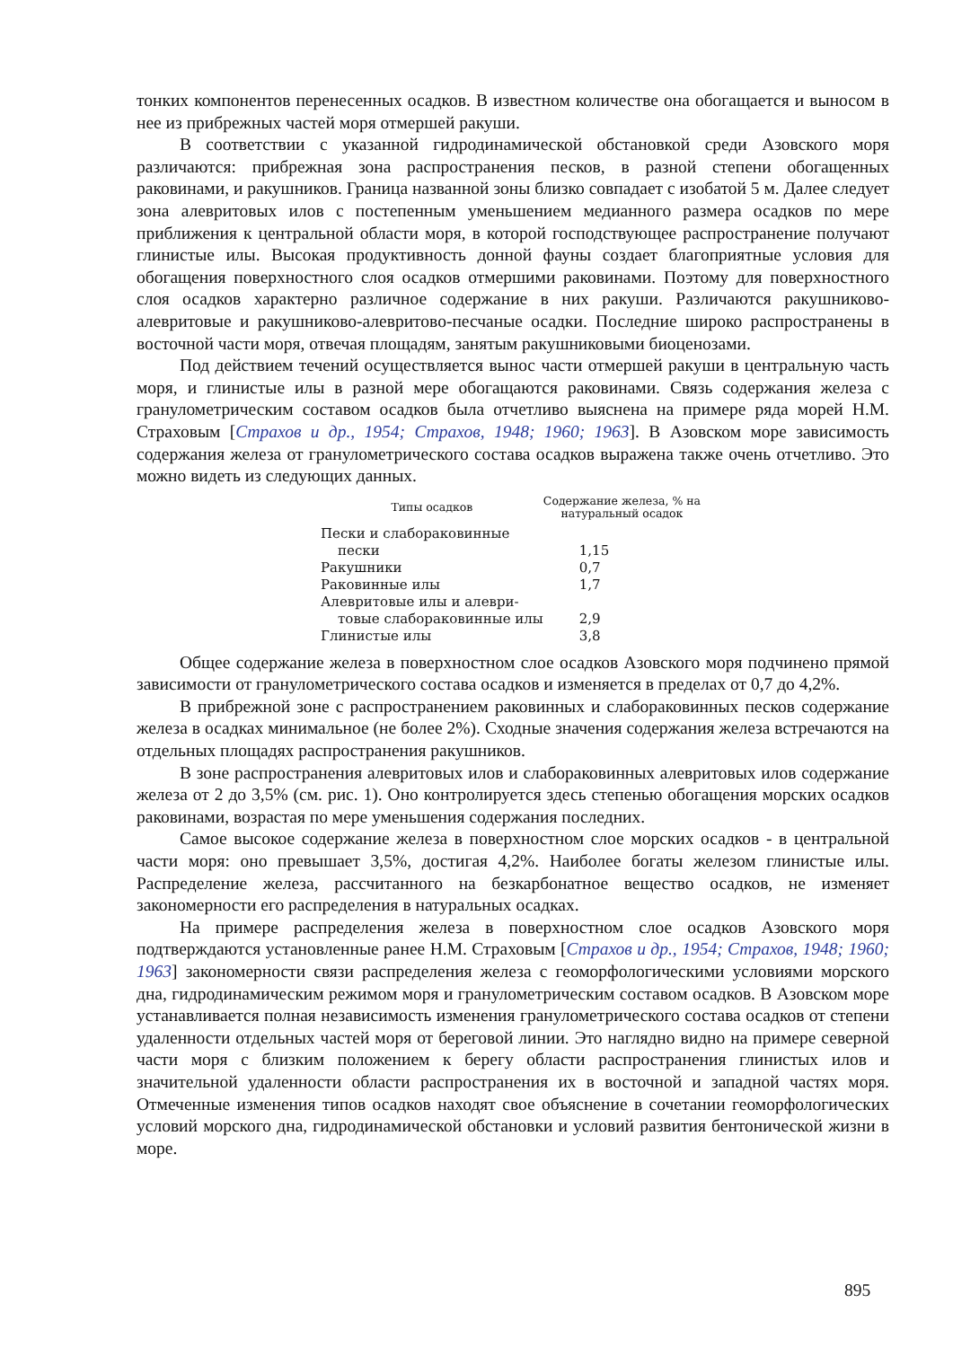тонких компонентов перенесенных осадков. В известном количестве она обогащается и выносом в нее из прибрежных частей моря отмершей ракуши.
В соответствии с указанной гидродинамической обстановкой среди Азовского моря различаются: прибрежная зона распространения песков, в разной степени обогащенных раковинами, и ракушников. Граница названной зоны близко совпадает с изобатой 5 м. Далее следует зона алевритовых илов с постепенным уменьшением медианного размера осадков по мере приближения к центральной области моря, в которой господствующее распространение получают глинистые илы. Высокая продуктивность донной фауны создает благоприятные условия для обогащения поверхностного слоя осадков отмершими раковинами. Поэтому для поверхностного слоя осадков характерно различное содержание в них ракуши. Различаются ракушниково-алевритовые и ракушниково-алевритово-песчаные осадки. Последние широко распространены в восточной части моря, отвечая площадям, занятым ракушниковыми биоценозами.
Под действием течений осуществляется вынос части отмершей ракуши в центральную часть моря, и глинистые илы в разной мере обогащаются раковинами. Связь содержания железа с гранулометрическим составом осадков была отчетливо выяснена на примере ряда морей Н.М. Страховым [Страхов и др., 1954; Страхов, 1948; 1960; 1963]. В Азовском море зависимость содержания железа от гранулометрического состава осадков выражена также очень отчетливо. Это можно видеть из следующих данных.
| Типы осадков | Содержание железа, % на натуральный осадок |
| --- | --- |
| Пески и слабораковинные пески | 1,15 |
| Ракушники | 0,7 |
| Раковинные илы | 1,7 |
| Алевритовые илы и алеври- товые слабораковинные илы | 2,9 |
| Глинистые илы | 3,8 |
Общее содержание железа в поверхностном слое осадков Азовского моря подчинено прямой зависимости от гранулометрического состава осадков и изменяется в пределах от 0,7 до 4,2%.
В прибрежной зоне с распространением раковинных и слабораковинных песков содержание железа в осадках минимальное (не более 2%). Сходные значения содержания железа встречаются на отдельных площадях распространения ракушников.
В зоне распространения алевритовых илов и слабораковинных алевритовых илов содержание железа от 2 до 3,5% (см. рис. 1). Оно контролируется здесь степенью обогащения морских осадков раковинами, возрастая по мере уменьшения содержания последних.
Самое высокое содержание железа в поверхностном слое морских осадков - в центральной части моря: оно превышает 3,5%, достигая 4,2%. Наиболее богаты железом глинистые илы. Распределение железа, рассчитанного на безкарбонатное вещество осадков, не изменяет закономерности его распределения в натуральных осадках.
На примере распределения железа в поверхностном слое осадков Азовского моря подтверждаются установленные ранее Н.М. Страховым [Страхов и др., 1954; Страхов, 1948; 1960; 1963] закономерности связи распределения железа с геоморфологическими условиями морского дна, гидродинамическим режимом моря и гранулометрическим составом осадков. В Азовском море устанавливается полная независимость изменения гранулометрического состава осадков от степени удаленности отдельных частей моря от береговой линии. Это наглядно видно на примере северной части моря с близким положением к берегу области распространения глинистых илов и значительной удаленности области распространения их в восточной и западной частях моря. Отмеченные изменения типов осадков находят свое объяснение в сочетании геоморфологических условий морского дна, гидродинамической обстановки и условий развития бентонической жизни в море.
895